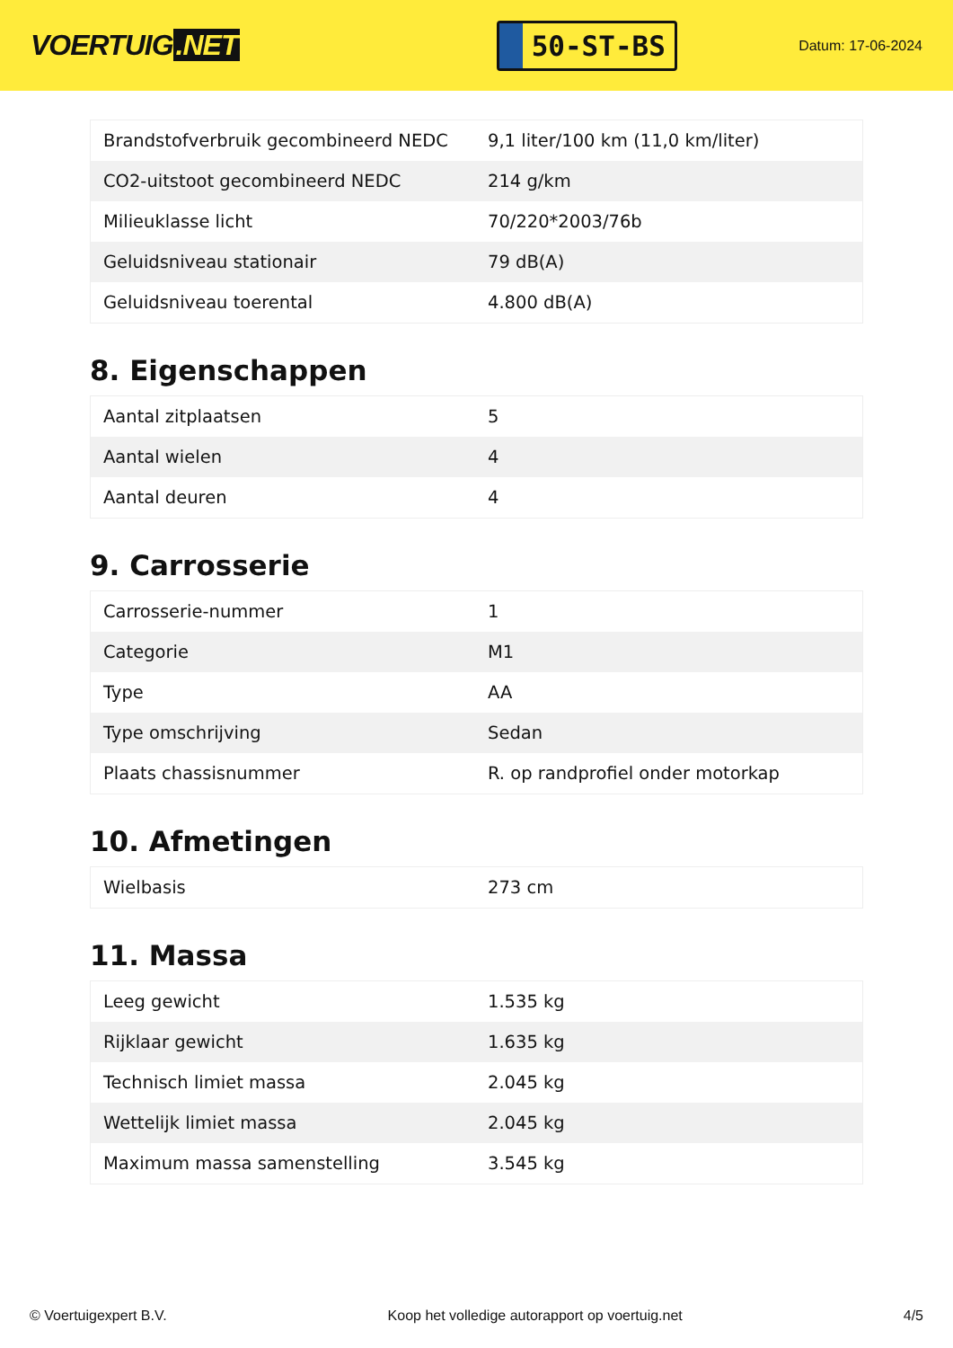VOERTUIG.NET
50-ST-BS
Datum: 17-06-2024
| Brandstofverbruik gecombineerd NEDC | 9,1 liter/100 km (11,0 km/liter) |
| CO2-uitstoot gecombineerd NEDC | 214 g/km |
| Milieuklasse licht | 70/220*2003/76b |
| Geluidsniveau stationair | 79 dB(A) |
| Geluidsniveau toerental | 4.800 dB(A) |
8. Eigenschappen
| Aantal zitplaatsen | 5 |
| Aantal wielen | 4 |
| Aantal deuren | 4 |
9. Carrosserie
| Carrosserie-nummer | 1 |
| Categorie | M1 |
| Type | AA |
| Type omschrijving | Sedan |
| Plaats chassisnummer | R. op randprofiel onder motorkap |
10. Afmetingen
| Wielbasis | 273 cm |
11. Massa
| Leeg gewicht | 1.535 kg |
| Rijklaar gewicht | 1.635 kg |
| Technisch limiet massa | 2.045 kg |
| Wettelijk limiet massa | 2.045 kg |
| Maximum massa samenstelling | 3.545 kg |
© Voertuigexpert B.V. Koop het volledige autorapport op voertuig.net 4/5